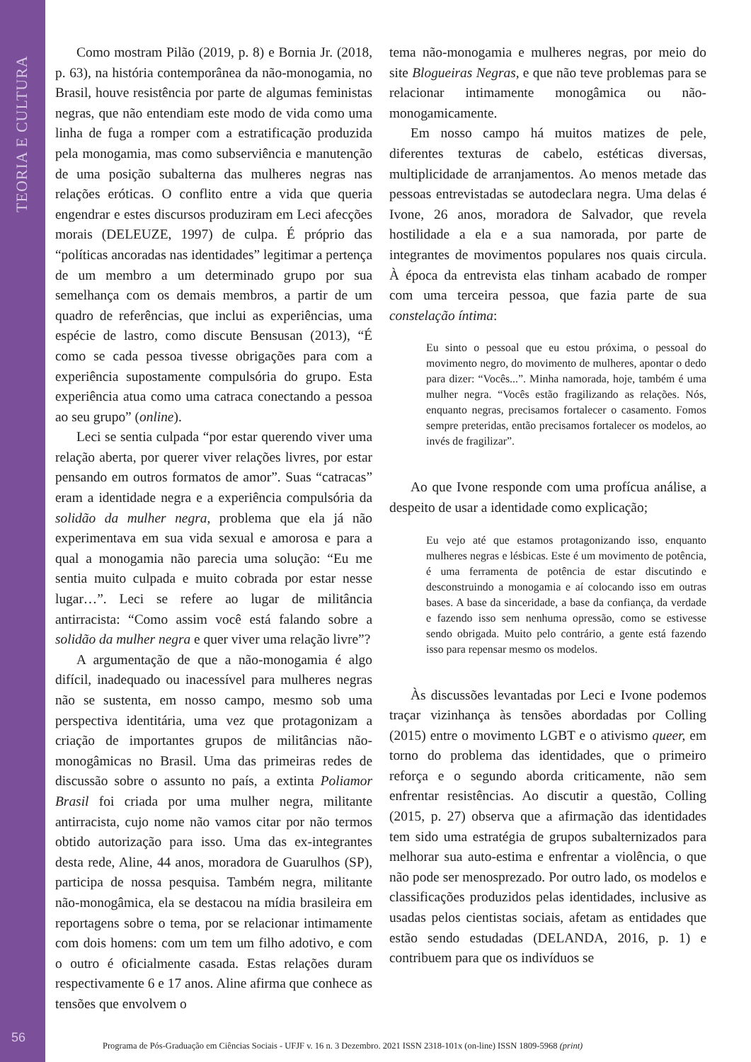TEORIA E CULTURA
56
Como mostram Pilão (2019, p. 8) e Bornia Jr. (2018, p. 63), na história contemporânea da não-monogamia, no Brasil, houve resistência por parte de algumas feministas negras, que não entendiam este modo de vida como uma linha de fuga a romper com a estratificação produzida pela monogamia, mas como subserviência e manutenção de uma posição subalterna das mulheres negras nas relações eróticas. O conflito entre a vida que queria engendrar e estes discursos produziram em Leci afecções morais (DELEUZE, 1997) de culpa. É próprio das “políticas ancoradas nas identidades” legitimar a pertença de um membro a um determinado grupo por sua semelhança com os demais membros, a partir de um quadro de referências, que inclui as experiências, uma espécie de lastro, como discute Bensusan (2013), “É como se cada pessoa tivesse obrigações para com a experiência supostamente compulsória do grupo. Esta experiência atua como uma catraca conectando a pessoa ao seu grupo” (online).
Leci se sentia culpada “por estar querendo viver uma relação aberta, por querer viver relações livres, por estar pensando em outros formatos de amor”. Suas “catracas” eram a identidade negra e a experiência compulsória da solidão da mulher negra, problema que ela já não experimentava em sua vida sexual e amorosa e para a qual a monogamia não parecia uma solução: “Eu me sentia muito culpada e muito cobrada por estar nesse lugar…”. Leci se refere ao lugar de militância antirracista: “Como assim você está falando sobre a solidão da mulher negra e quer viver uma relação livre”?
A argumentação de que a não-monogamia é algo difícil, inadequado ou inacessível para mulheres negras não se sustenta, em nosso campo, mesmo sob uma perspectiva identitária, uma vez que protagonizam a criação de importantes grupos de militâncias não-monogâmicas no Brasil. Uma das primeiras redes de discussão sobre o assunto no país, a extinta Poliamor Brasil foi criada por uma mulher negra, militante antirracista, cujo nome não vamos citar por não termos obtido autorização para isso. Uma das ex-integrantes desta rede, Aline, 44 anos, moradora de Guarulhos (SP), participa de nossa pesquisa. Também negra, militante não-monogâmica, ela se destacou na mídia brasileira em reportagens sobre o tema, por se relacionar intimamente com dois homens: com um tem um filho adotivo, e com o outro é oficialmente casada. Estas relações duram respectivamente 6 e 17 anos. Aline afirma que conhece as tensões que envolvem o
tema não-monogamia e mulheres negras, por meio do site Blogueiras Negras, e que não teve problemas para se relacionar intimamente monogâmica ou não-monogamicamente.
Em nosso campo há muitos matizes de pele, diferentes texturas de cabelo, estéticas diversas, multiplicidade de arranjamentos. Ao menos metade das pessoas entrevistadas se autodeclara negra. Uma delas é Ivone, 26 anos, moradora de Salvador, que revela hostilidade a ela e a sua namorada, por parte de integrantes de movimentos populares nos quais circula. À época da entrevista elas tinham acabado de romper com uma terceira pessoa, que fazia parte de sua constelação íntima:
Eu sinto o pessoal que eu estou próxima, o pessoal do movimento negro, do movimento de mulheres, apontar o dedo para dizer: “Vocês...”. Minha namorada, hoje, também é uma mulher negra. “Vocês estão fragilizando as relações. Nós, enquanto negras, precisamos fortalecer o casamento. Fomos sempre preteridas, então precisamos fortalecer os modelos, ao invés de fragilizar”.
Ao que Ivone responde com uma profícua análise, a despeito de usar a identidade como explicação;
Eu vejo até que estamos protagonizando isso, enquanto mulheres negras e lésbicas. Este é um movimento de potência, é uma ferramenta de potência de estar discutindo e desconstruindo a monogamia e aí colocando isso em outras bases. A base da sinceridade, a base da confiança, da verdade e fazendo isso sem nenhuma opressão, como se estivesse sendo obrigada. Muito pelo contrário, a gente está fazendo isso para repensar mesmo os modelos.
Às discussões levantadas por Leci e Ivone podemos traçar vizinhança às tensões abordadas por Colling (2015) entre o movimento LGBT e o ativismo queer, em torno do problema das identidades, que o primeiro reforça e o segundo aborda criticamente, não sem enfrentar resistências. Ao discutir a questão, Colling (2015, p. 27) observa que a afirmação das identidades tem sido uma estratégia de grupos subalternizados para melhorar sua auto-estima e enfrentar a violência, o que não pode ser menosprezado. Por outro lado, os modelos e classificações produzidos pelas identidades, inclusive as usadas pelos cientistas sociais, afetam as entidades que estão sendo estudadas (DELANDA, 2016, p. 1) e contribuem para que os indivíduos se
Programa de Pós-Graduação em Ciências Sociais - UFJF v. 16 n. 3 Dezembro. 2021 ISSN 2318-101x (on-line) ISSN 1809-5968 (print)